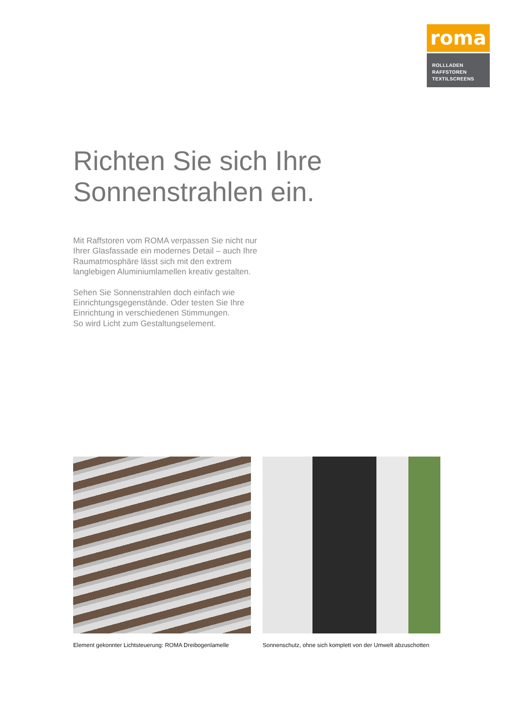roma
ROLLLADEN
RAFFSTOREN
TEXTILSCREENS
Richten Sie sich Ihre
Sonnenstrahlen ein.
Mit Raffstoren vom ROMA verpassen Sie nicht nur Ihrer Glasfassade ein modernes Detail – auch Ihre Raumatmosphäre lässt sich mit den extrem langlebigen Aluminiumlamellen kreativ gestalten.
Sehen Sie Sonnenstrahlen doch einfach wie Einrichtungsgegenstände. Oder testen Sie Ihre Einrichtung in verschiedenen Stimmungen.
So wird Licht zum Gestaltungselement.
Element gekonnter Lichtsteuerung: ROMA Dreibogenlamelle
Sonnenschutz, ohne sich komplett von der Umwelt abzuschotten